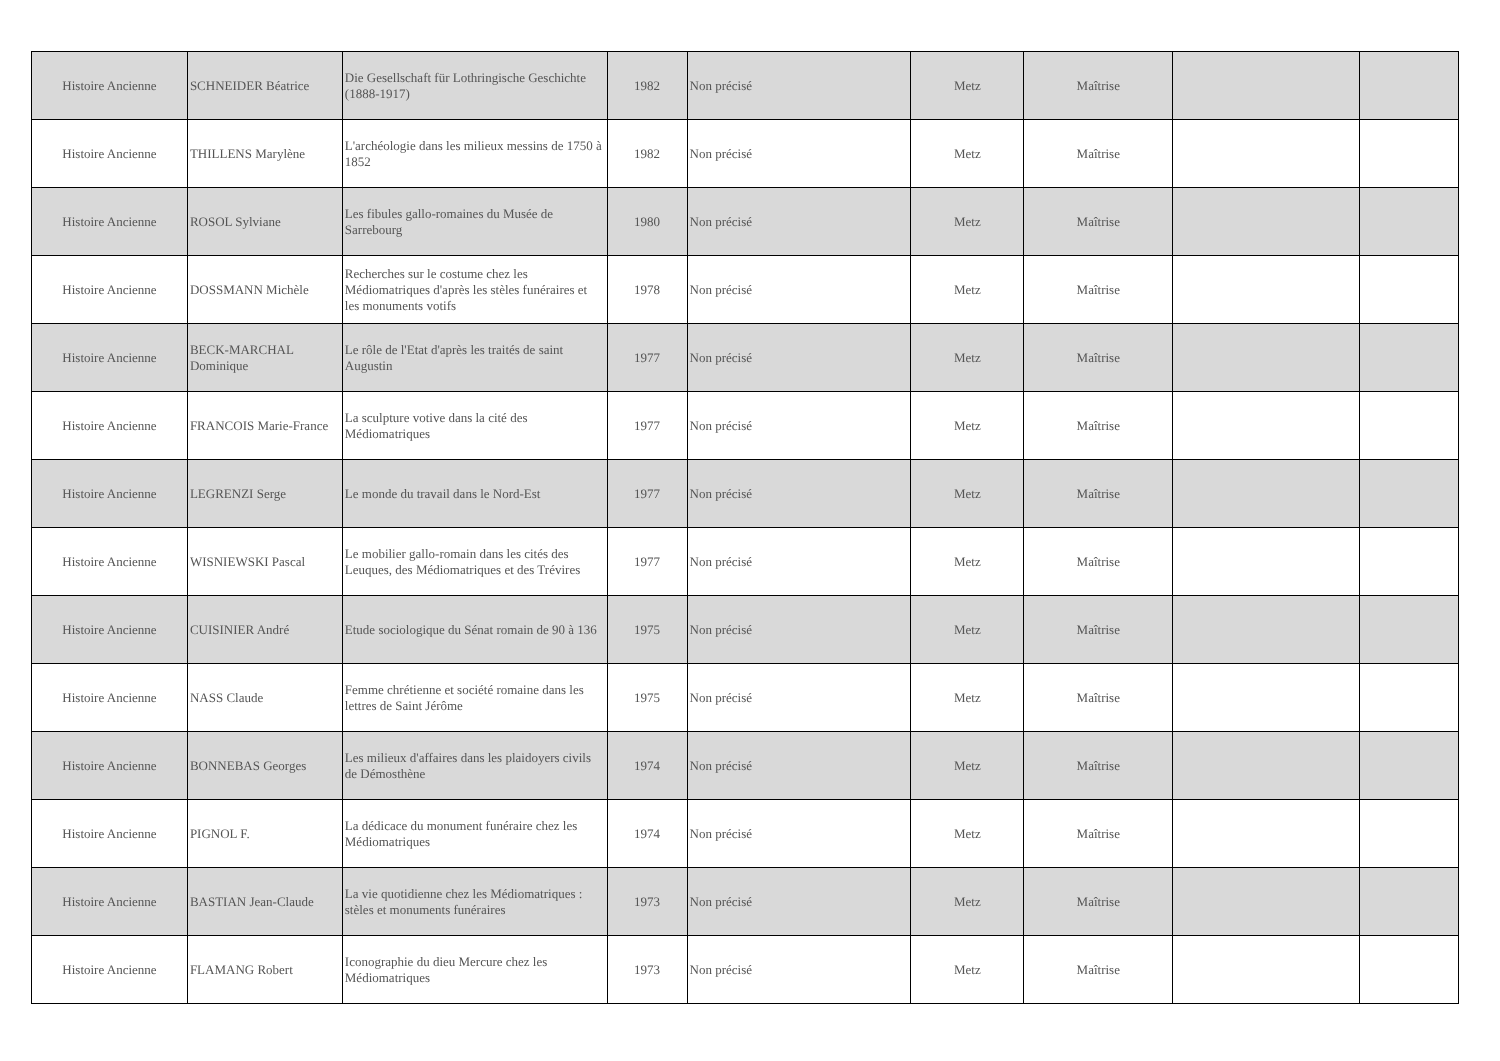| Histoire Ancienne | SCHNEIDER Béatrice | Die Gesellschaft für Lothringische Geschichte (1888-1917) | 1982 | Non précisé | Metz | Maîtrise | | |
| Histoire Ancienne | THILLENS Marylène | L'archéologie dans les milieux messins de 1750 à 1852 | 1982 | Non précisé | Metz | Maîtrise | | |
| Histoire Ancienne | ROSOL Sylviane | Les fibules gallo-romaines du Musée de Sarrebourg | 1980 | Non précisé | Metz | Maîtrise | | |
| Histoire Ancienne | DOSSMANN Michèle | Recherches sur le costume chez les Médiomatriques d'après les stèles funéraires et les monuments votifs | 1978 | Non précisé | Metz | Maîtrise | | |
| Histoire Ancienne | BECK-MARCHAL Dominique | Le rôle de l'Etat d'après les traités de saint Augustin | 1977 | Non précisé | Metz | Maîtrise | | |
| Histoire Ancienne | FRANCOIS Marie-France | La sculpture votive dans la cité des Médiomatriques | 1977 | Non précisé | Metz | Maîtrise | | |
| Histoire Ancienne | LEGRENZI Serge | Le monde du travail dans le Nord-Est | 1977 | Non précisé | Metz | Maîtrise | | |
| Histoire Ancienne | WISNIEWSKI Pascal | Le mobilier gallo-romain dans les cités des Leuques, des Médiomatriques et des Trévires | 1977 | Non précisé | Metz | Maîtrise | | |
| Histoire Ancienne | CUISINIER André | Etude sociologique du Sénat romain de 90 à 136 | 1975 | Non précisé | Metz | Maîtrise | | |
| Histoire Ancienne | NASS Claude | Femme chrétienne et société romaine dans les lettres de Saint Jérôme | 1975 | Non précisé | Metz | Maîtrise | | |
| Histoire Ancienne | BONNEBAS Georges | Les milieux d'affaires dans les plaidoyers civils de Démosthène | 1974 | Non précisé | Metz | Maîtrise | | |
| Histoire Ancienne | PIGNOL F. | La dédicace du monument funéraire chez les Médiomatriques | 1974 | Non précisé | Metz | Maîtrise | | |
| Histoire Ancienne | BASTIAN Jean-Claude | La vie quotidienne chez les Médiomatriques : stèles et monuments funéraires | 1973 | Non précisé | Metz | Maîtrise | | |
| Histoire Ancienne | FLAMANG Robert | Iconographie du dieu Mercure chez les Médiomatriques | 1973 | Non précisé | Metz | Maîtrise | | |